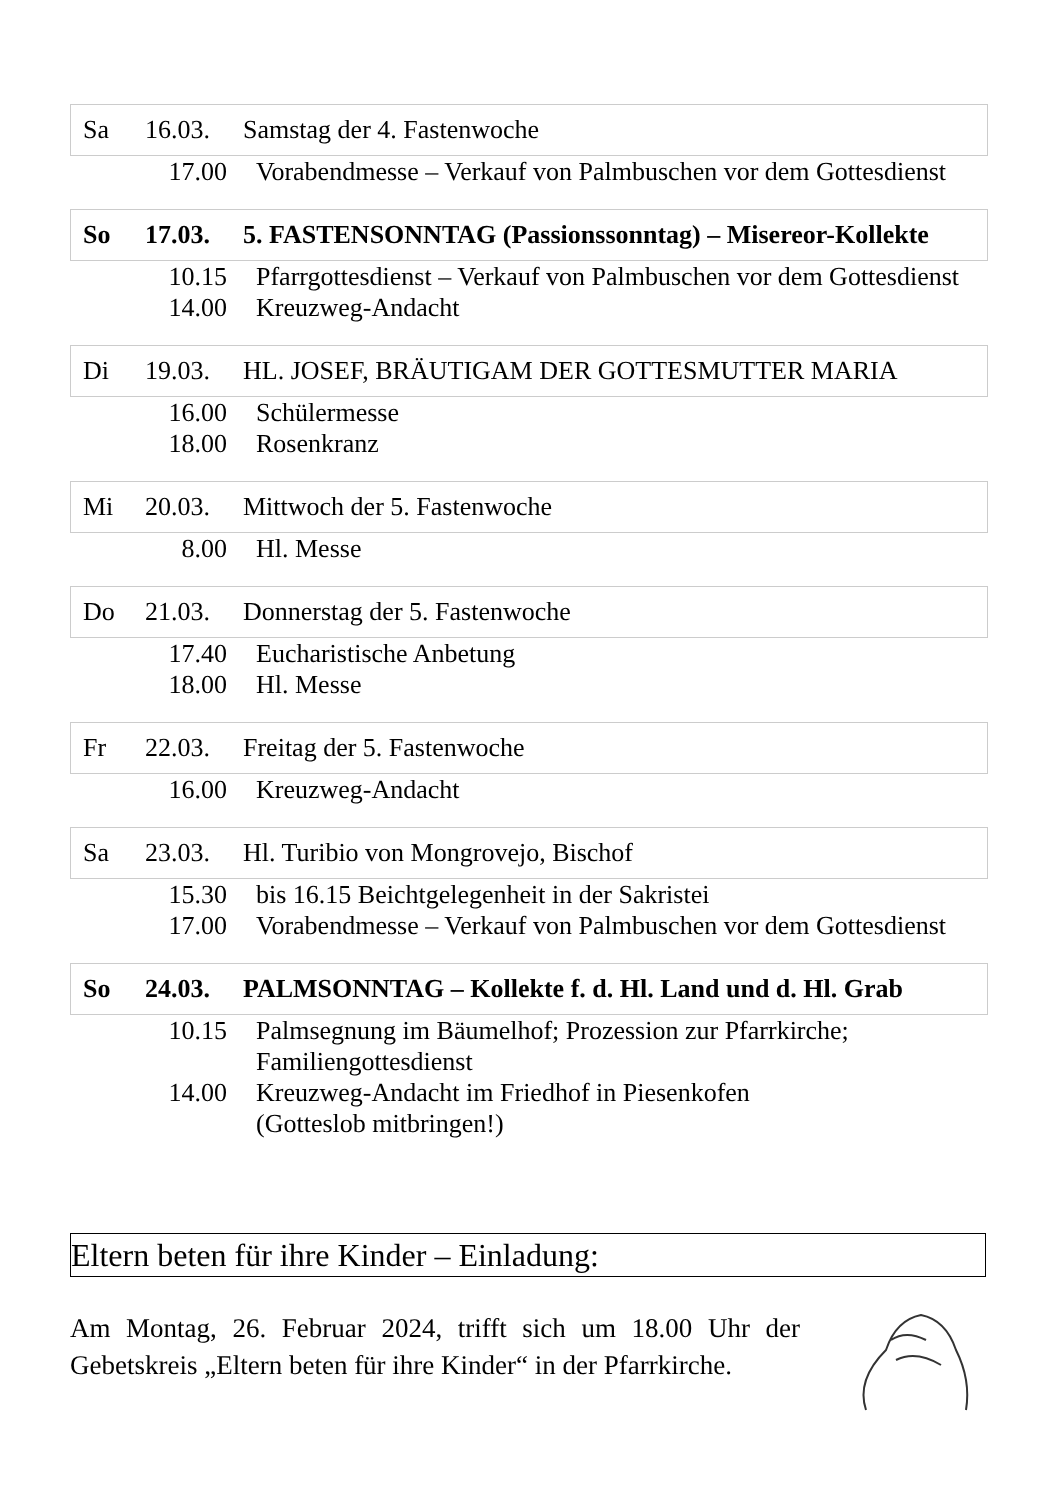Sa 16.03. Samstag der 4. Fastenwoche
17.00 Vorabendmesse – Verkauf von Palmbuschen vor dem Gottesdienst
So 17.03. 5. FASTENSONNTAG (Passionssonntag) – Misereor-Kollekte
10.15 Pfarrgottesdienst – Verkauf von Palmbuschen vor dem Gottesdienst
14.00 Kreuzweg-Andacht
Di 19.03. HL. JOSEF, BRÄUTIGAM DER GOTTESMUTTER MARIA
16.00 Schülermesse
18.00 Rosenkranz
Mi 20.03. Mittwoch der 5. Fastenwoche
8.00 Hl. Messe
Do 21.03. Donnerstag der 5. Fastenwoche
17.40 Eucharistische Anbetung
18.00 Hl. Messe
Fr 22.03. Freitag der 5. Fastenwoche
16.00 Kreuzweg-Andacht
Sa 23.03. Hl. Turibio von Mongrovejo, Bischof
15.30 bis 16.15 Beichtgelegenheit in der Sakristei
17.00 Vorabendmesse – Verkauf von Palmbuschen vor dem Gottesdienst
So 24.03. PALMSONNTAG – Kollekte f. d. Hl. Land und d. Hl. Grab
10.15 Palmsegnung im Bäumelhof; Prozession zur Pfarrkirche;
Familiengottesdienst
14.00 Kreuzweg-Andacht im Friedhof in Piesenkofen
(Gotteslob mitbringen!)
Eltern beten für ihre Kinder – Einladung:
Am Montag, 26. Februar 2024, trifft sich um 18.00 Uhr der Gebetskreis „Eltern beten für ihre Kinder“ in der Pfarrkirche.